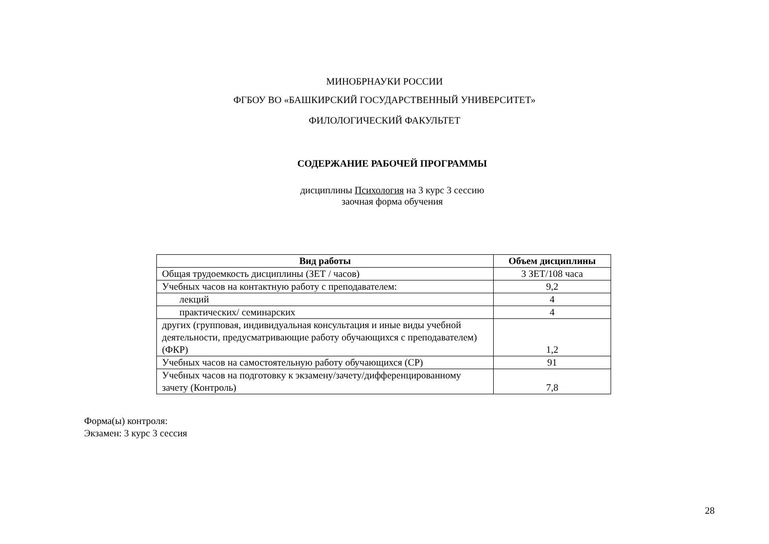МИНОБРНАУКИ РОССИИ
ФГБОУ ВО «БАШКИРСКИЙ ГОСУДАРСТВЕННЫЙ УНИВЕРСИТЕТ»
ФИЛОЛОГИЧЕСКИЙ ФАКУЛЬТЕТ
СОДЕРЖАНИЕ РАБОЧЕЙ ПРОГРАММЫ
дисциплины Психология на 3 курс 3 сессию
заочная форма обучения
| Вид работы | Объем дисциплины |
| --- | --- |
| Общая трудоемкость дисциплины (ЗЕТ / часов) | 3 ЗЕТ/108 часа |
| Учебных часов на контактную работу с преподавателем: | 9,2 |
| лекций | 4 |
| практических/ семинарских | 4 |
| других (групповая, индивидуальная консультация и иные виды учебной деятельности, предусматривающие работу обучающихся с преподавателем) (ФКР) | 1,2 |
| Учебных часов на самостоятельную работу обучающихся (СР) | 91 |
| Учебных часов на подготовку к экзамену/зачету/дифференцированному зачету (Контроль) | 7,8 |
Форма(ы) контроля:
Экзамен: 3 курс 3 сессия
28